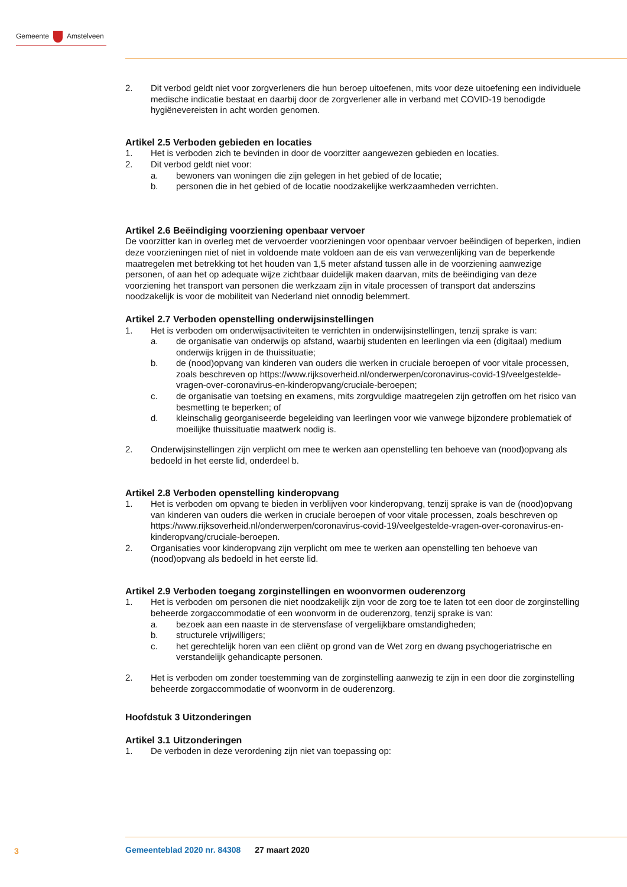Gemeente Amstelveen
2. Dit verbod geldt niet voor zorgverleners die hun beroep uitoefenen, mits voor deze uitoefening een individuele medische indicatie bestaat en daarbij door de zorgverlener alle in verband met COVID-19 benodigde hygiënevereisten in acht worden genomen.
Artikel 2.5 Verboden gebieden en locaties
1. Het is verboden zich te bevinden in door de voorzitter aangewezen gebieden en locaties.
2. Dit verbod geldt niet voor:
a. bewoners van woningen die zijn gelegen in het gebied of de locatie;
b. personen die in het gebied of de locatie noodzakelijke werkzaamheden verrichten.
Artikel 2.6 Beëindiging voorziening openbaar vervoer
De voorzitter kan in overleg met de vervoerder voorzieningen voor openbaar vervoer beëindigen of beperken, indien deze voorzieningen niet of niet in voldoende mate voldoen aan de eis van verwezen­lijking van de beperkende maatregelen met betrekking tot het houden van 1,5 meter afstand tussen alle in de voorziening aanwezige personen, of aan het op adequate wijze zichtbaar duidelijk maken daarvan, mits de beëindiging van deze voorziening het transport van personen die werkzaam zijn in vitale processen of transport dat anderszins noodzakelijk is voor de mobiliteit van Nederland niet onnodig belemmert.
Artikel 2.7 Verboden openstelling onderwijsinstellingen
1. Het is verboden om onderwijsactiviteiten te verrichten in onderwijsinstellingen, tenzij sprake is van:
a. de organisatie van onderwijs op afstand, waarbij studenten en leerlingen via een (digitaal) medium onderwijs krijgen in de thuissituatie;
b. de (nood)opvang van kinderen van ouders die werken in cruciale beroepen of voor vitale processen, zoals beschreven op https://www.rijksoverheid.nl/onderwerpen/coronavirus-covid-19/veelgestelde-vragen-over-coronavirus-en-kinderopvang/cruciale-beroepen;
c. de organisatie van toetsing en examens, mits zorgvuldige maatregelen zijn getroffen om het risico van besmetting te beperken; of
d. kleinschalig georganiseerde begeleiding van leerlingen voor wie vanwege bijzondere pro­blematiek of moeilijke thuissituatie maatwerk nodig is.
2. Onderwijsinstellingen zijn verplicht om mee te werken aan openstelling ten behoeve van (nood)opvang als bedoeld in het eerste lid, onderdeel b.
Artikel 2.8 Verboden openstelling kinderopvang
1. Het is verboden om opvang te bieden in verblijven voor kinderopvang, tenzij sprake is van de (nood)opvang van kinderen van ouders die werken in cruciale beroepen of voor vitale processen, zoals beschreven op https://www.rijksoverheid.nl/onderwerpen/coronavirus-covid-19/veelgestelde-vragen-over-coronavirus-en-kinderopvang/cruciale-beroepen.
2. Organisaties voor kinderopvang zijn verplicht om mee te werken aan openstelling ten behoeve van (nood)opvang als bedoeld in het eerste lid.
Artikel 2.9 Verboden toegang zorginstellingen en woonvormen ouderenzorg
1. Het is verboden om personen die niet noodzakelijk zijn voor de zorg toe te laten tot een door de zorginstelling beheerde zorgaccommodatie of een woonvorm in de ouderenzorg, tenzij sprake is van:
a. bezoek aan een naaste in de stervensfase of vergelijkbare omstandigheden;
b. structurele vrijwilligers;
c. het gerechtelijk horen van een cliënt op grond van de Wet zorg en dwang psychogeriatrische en verstandelijk gehandicapte personen.
2. Het is verboden om zonder toestemming van de zorginstelling aanwezig te zijn in een door die zorginstelling beheerde zorgaccommodatie of woonvorm in de ouderenzorg.
Hoofdstuk 3 Uitzonderingen
Artikel 3.1 Uitzonderingen
1. De verboden in deze verordening zijn niet van toepassing op:
3
Gemeenteblad 2020 nr. 84308 27 maart 2020